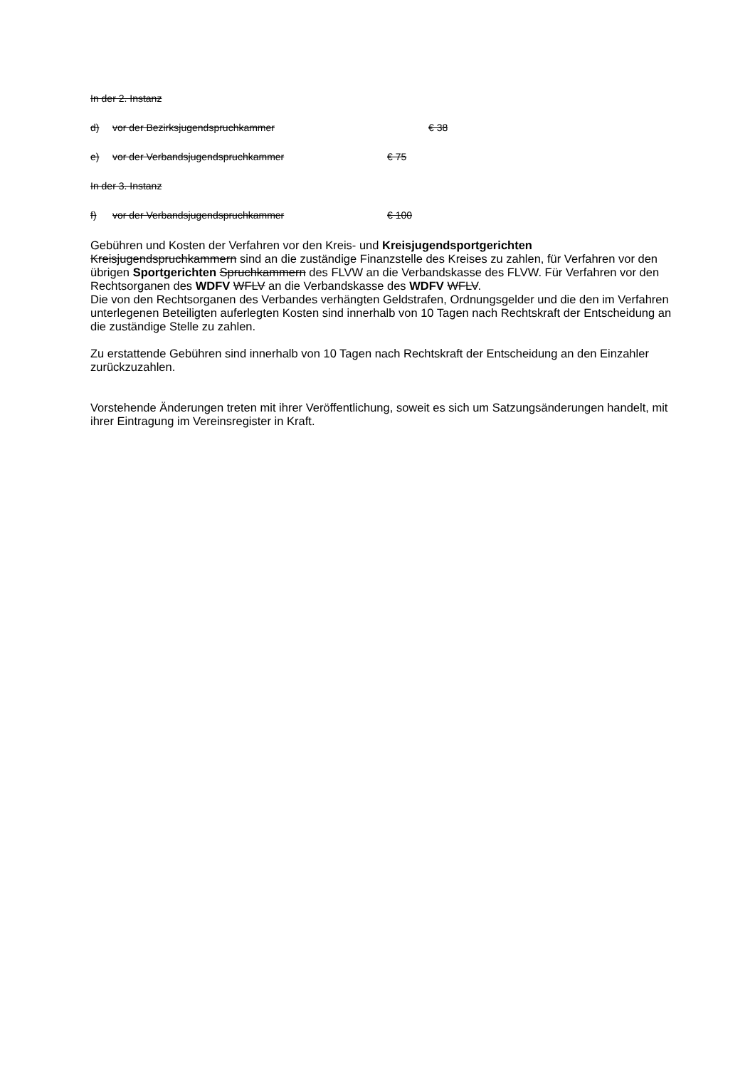In der 2. Instanz
d) vor der Bezirksjugendspruchkammer € 38
e) vor der Verbandsjugendspruchkammer € 75
In der 3. Instanz
f) vor der Verbandsjugendspruchkammer € 100
Gebühren und Kosten der Verfahren vor den Kreis- und Kreisjugendsportgerichten Kreisjugendspruchkammern sind an die zuständige Finanzstelle des Kreises zu zahlen, für Verfahren vor den übrigen Sportgerichten Spruchkammern des FLVW an die Verbandskasse des FLVW. Für Verfahren vor den Rechtsorganen des WDFV WFLV an die Verbandskasse des WDFV WFLV.
Die von den Rechtsorganen des Verbandes verhängten Geldstrafen, Ordnungsgelder und die den im Verfahren unterlegenen Beteiligten auferlegten Kosten sind innerhalb von 10 Tagen nach Rechtskraft der Entscheidung an die zuständige Stelle zu zahlen.
Zu erstattende Gebühren sind innerhalb von 10 Tagen nach Rechtskraft der Entscheidung an den Einzahler zurückzuzahlen.
Vorstehende Änderungen treten mit ihrer Veröffentlichung, soweit es sich um Satzungsänderungen handelt, mit ihrer Eintragung im Vereinsregister in Kraft.